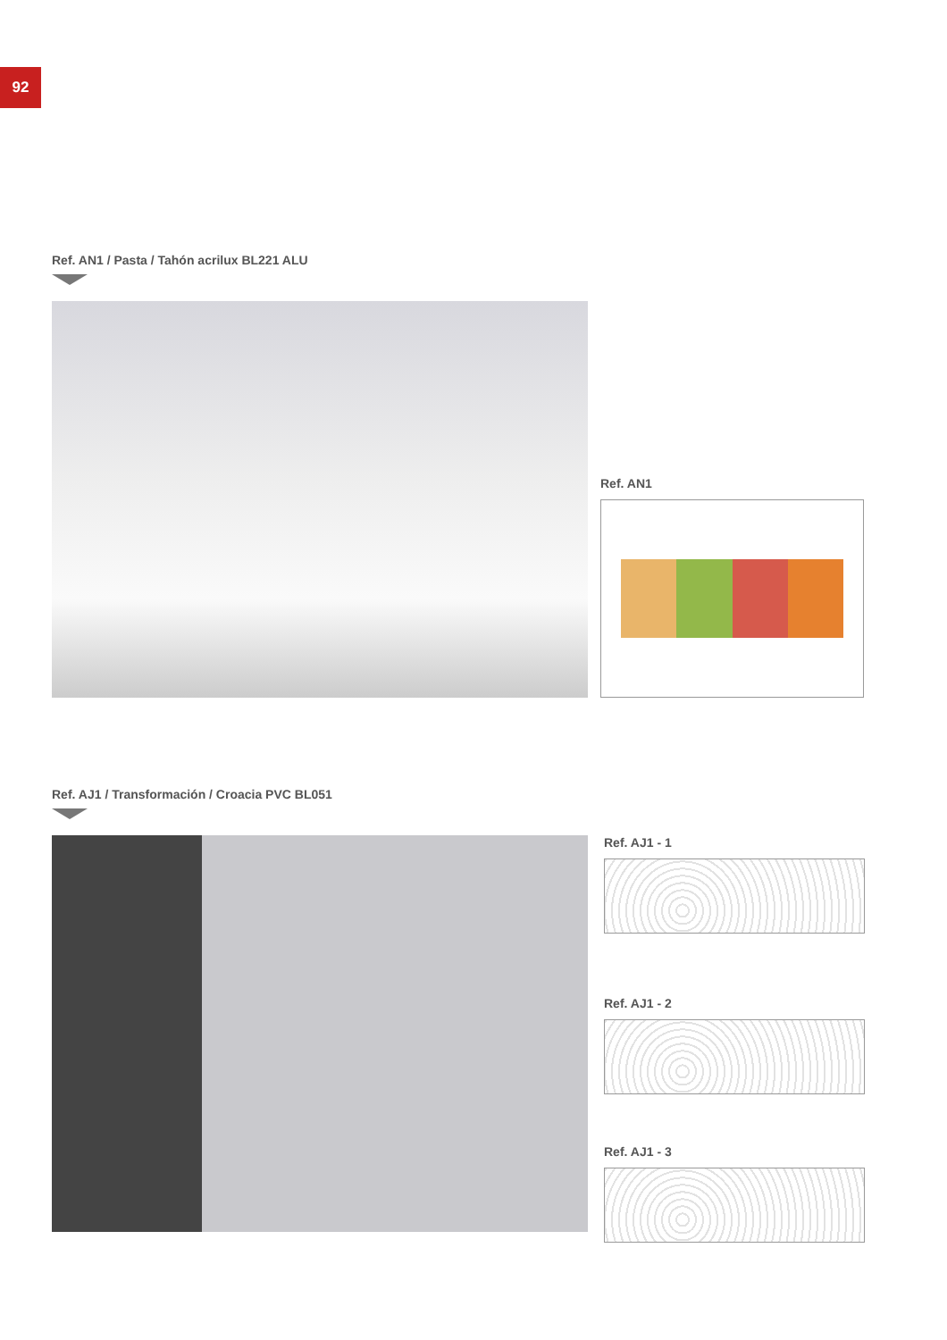92
Ref. AN1 / Pasta / Tahón acrilux BL221 ALU
Ref. AN1
Ref. AJ1 / Transformación / Croacia PVC BL051
Ref. AJ1 - 1
Ref. AJ1 - 2
Ref. AJ1 - 3